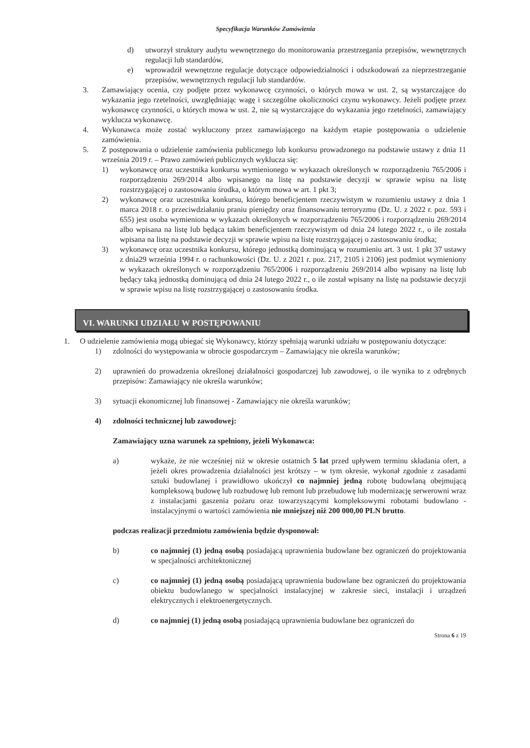Specyfikacja Warunków Zamówienia
d) utworzył struktury audytu wewnętrznego do monitorowania przestrzegania przepisów, wewnętrznych regulacji lub standardów,
e) wprowadził wewnętrzne regulacje dotyczące odpowiedzialności i odszkodowań za nieprzestrzeganie przepisów, wewnętrznych regulacji lub standardów.
3. Zamawiający ocenia, czy podjęte przez wykonawcę czynności, o których mowa w ust. 2, są wystarczające do wykazania jego rzetelności, uwzględniając wagę i szczególne okoliczności czynu wykonawcy. Jeżeli podjęte przez wykonawcę czynności, o których mowa w ust. 2, nie są wystarczające do wykazania jego rzetelności, zamawiający wyklucza wykonawcę.
4. Wykonawca może zostać wykluczony przez zamawiającego na każdym etapie postępowania o udzielenie zamówienia.
5. Z postępowania o udzielenie zamówienia publicznego lub konkursu prowadzonego na podstawie ustawy z dnia 11 września 2019 r. – Prawo zamówień publicznych wyklucza się:
1) wykonawcę oraz uczestnika konkursu wymienionego w wykazach określonych w rozporządzeniu 765/2006 i rozporządzeniu 269/2014 albo wpisanego na listę na podstawie decyzji w sprawie wpisu na listę rozstrzygającej o zastosowaniu środka, o którym mowa w art. 1 pkt 3;
2) wykonawcę oraz uczestnika konkursu, którego beneficjentem rzeczywistym w rozumieniu ustawy z dnia 1 marca 2018 r. o przeciwdziałaniu praniu pieniędzy oraz finansowaniu terroryzmu (Dz. U. z 2022 r. poz. 593 i 655) jest osoba wymieniona w wykazach określonych w rozporządzeniu 765/2006 i rozporządzeniu 269/2014 albo wpisana na listę lub będąca takim beneficjentem rzeczywistym od dnia 24 lutego 2022 r., o ile została wpisana na listę na podstawie decyzji w sprawie wpisu na listę rozstrzygającej o zastosowaniu środka;
3) wykonawcę oraz uczestnika konkursu, którego jednostką dominującą w rozumieniu art. 3 ust. 1 pkt 37 ustawy z dnia29 września 1994 r. o rachunkowości (Dz. U. z 2021 r. poz. 217, 2105 i 2106) jest podmiot wymieniony w wykazach określonych w rozporządzeniu 765/2006 i rozporządzeniu 269/2014 albo wpisany na listę lub będący taką jednostką dominującą od dnia 24 lutego 2022 r., o ile został wpisany na listę na podstawie decyzji w sprawie wpisu na listę rozstrzygającej o zastosowaniu środka.
VI. WARUNKI UDZIAŁU W POSTĘPOWANIU
1. O udzielenie zamówienia mogą ubiegać się Wykonawcy, którzy spełniają warunki udziału w postępowaniu dotyczące:
1) zdolności do występowania w obrocie gospodarczym – Zamawiający nie określa warunków;
2) uprawnień do prowadzenia określonej działalności gospodarczej lub zawodowej, o ile wynika to z odrębnych przepisów: Zamawiający nie określa warunków;
3) sytuacji ekonomicznej lub finansowej - Zamawiający nie określa warunków;
4) zdolności technicznej lub zawodowej:
Zamawiający uzna warunek za spełniony, jeżeli Wykonawca:
a) wykaże, że nie wcześniej niż w okresie ostatnich 5 lat przed upływem terminu składania ofert, a jeżeli okres prowadzenia działalności jest krótszy – w tym okresie, wykonał zgodnie z zasadami sztuki budowlanej i prawidłowo ukończył co najmniej jedną robotę budowlaną obejmującą kompleksową budowę lub rozbudowę lub remont lub przebudowę lub modernizację serwerowni wraz z instalacjami gaszenia pożaru oraz towarzyszącymi kompleksowymi robotami budowlano - instalacyjnymi o wartości zamówienia nie mniejszej niż 200 000,00 PLN brutto.
podczas realizacji przedmiotu zamówienia będzie dysponował:
b) co najmniej (1) jedną osobą posiadającą uprawnienia budowlane bez ograniczeń do projektowania w specjalności architektonicznej
c) co najmniej (1) jedną osobą posiadającą uprawnienia budowlane bez ograniczeń do projektowania obiektu budowlanego w specjalności instalacyjnej w zakresie sieci, instalacji i urządzeń elektrycznych i elektroenergetycznych.
d) co najmniej (1) jedną osobą posiadającą uprawnienia budowlane bez ograniczeń do
Strona 6 z 19